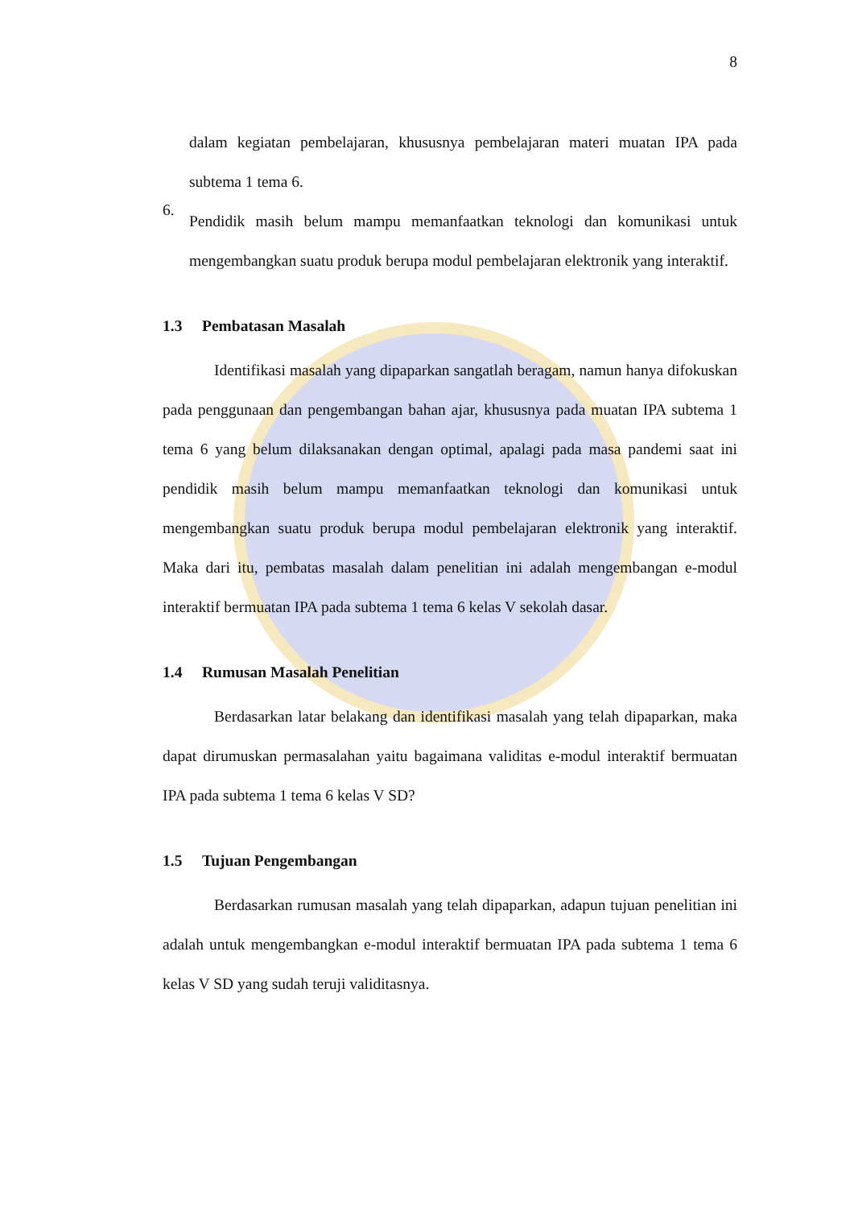8
dalam kegiatan pembelajaran, khususnya pembelajaran materi muatan IPA pada subtema 1 tema 6.
6.
Pendidik masih belum mampu memanfaatkan teknologi dan komunikasi untuk mengembangkan suatu produk berupa modul pembelajaran elektronik yang interaktif.
1.3 Pembatasan Masalah
Identifikasi masalah yang dipaparkan sangatlah beragam, namun hanya difokuskan pada penggunaan dan pengembangan bahan ajar, khususnya pada muatan IPA subtema 1 tema 6 yang belum dilaksanakan dengan optimal, apalagi pada masa pandemi saat ini pendidik masih belum mampu memanfaatkan teknologi dan komunikasi untuk mengembangkan suatu produk berupa modul pembelajaran elektronik yang interaktif. Maka dari itu, pembatas masalah dalam penelitian ini adalah mengembangan e-modul interaktif bermuatan IPA pada subtema 1 tema 6 kelas V sekolah dasar.
1.4 Rumusan Masalah Penelitian
Berdasarkan latar belakang dan identifikasi masalah yang telah dipaparkan, maka dapat dirumuskan permasalahan yaitu bagaimana validitas e-modul interaktif bermuatan IPA pada subtema 1 tema 6 kelas V SD?
1.5 Tujuan Pengembangan
Berdasarkan rumusan masalah yang telah dipaparkan, adapun tujuan penelitian ini adalah untuk mengembangkan e-modul interaktif bermuatan IPA pada subtema 1 tema 6 kelas V SD yang sudah teruji validitasnya.